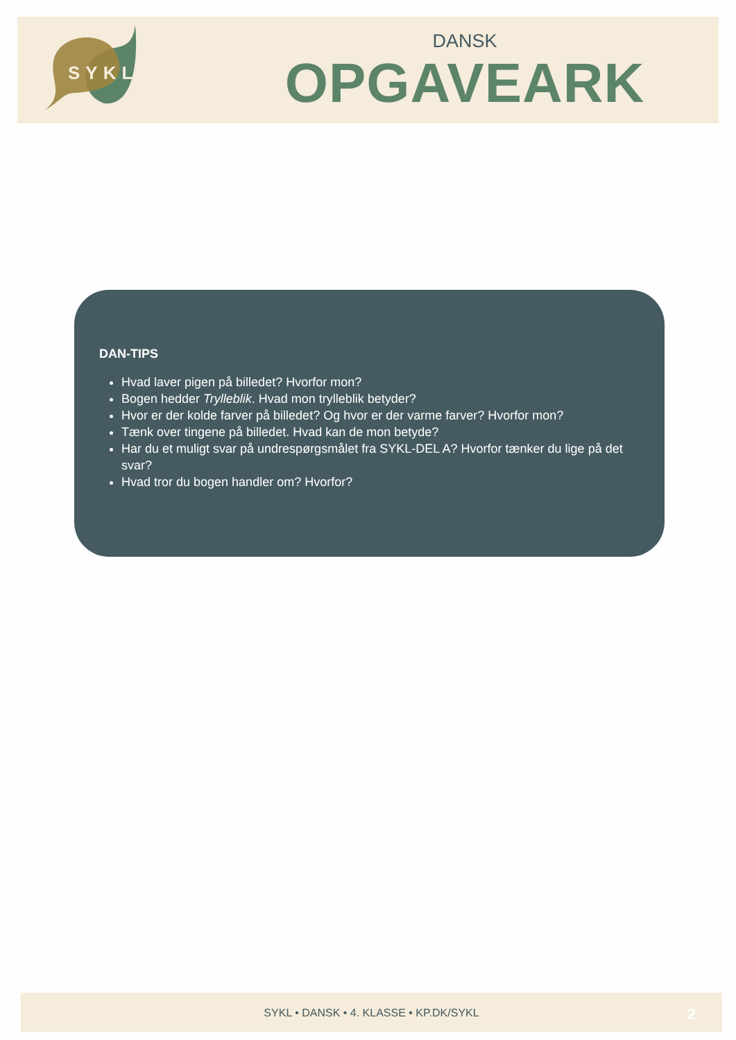SYKL
DANSK
OPGAVEARK
DAN-TIPS
Hvad laver pigen på billedet? Hvorfor mon?
Bogen hedder Trylleblik. Hvad mon trylleblik betyder?
Hvor er der kolde farver på billedet? Og hvor er der varme farver? Hvorfor mon?
Tænk over tingene på billedet. Hvad kan de mon betyde?
Har du et muligt svar på undrespørgsmålet fra SYKL-DEL A? Hvorfor tænker du lige på det svar?
Hvad tror du bogen handler om? Hvorfor?
SYKL • DANSK • 4. KLASSE • KP.DK/SYKL
2